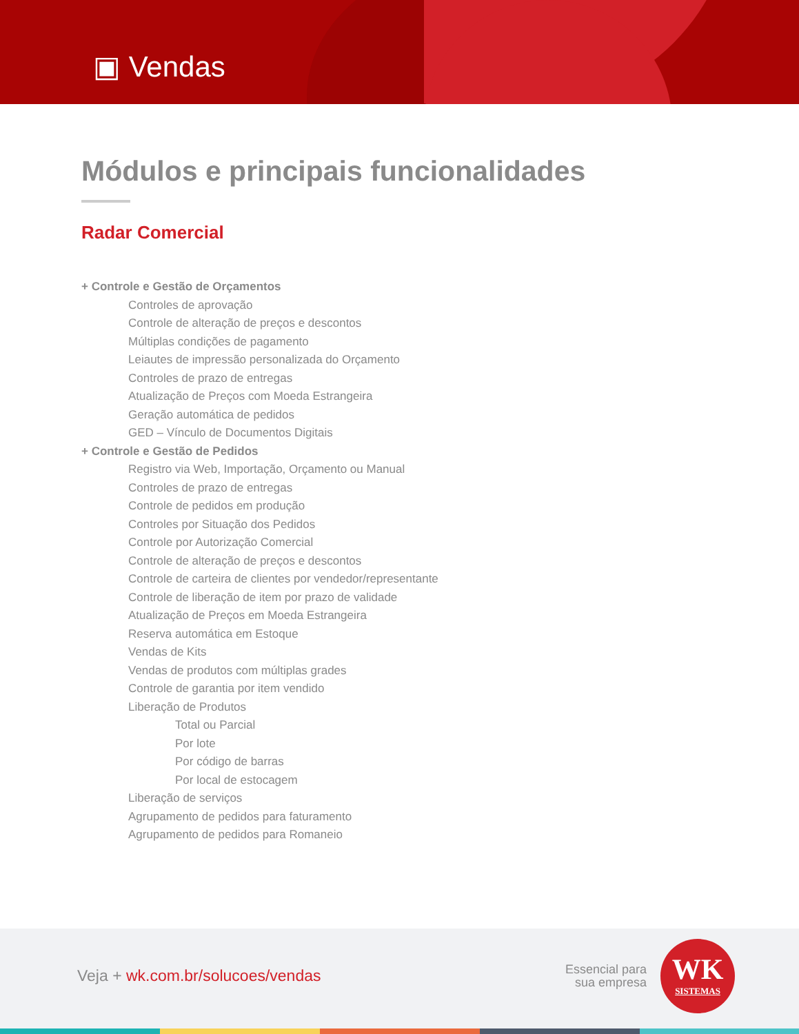▣ Vendas
Módulos e principais funcionalidades
Radar Comercial
+ Controle e Gestão de Orçamentos
Controles de aprovação
Controle de alteração de preços e descontos
Múltiplas condições de pagamento
Leiautes de impressão personalizada do Orçamento
Controles de prazo de entregas
Atualização de Preços com Moeda Estrangeira
Geração automática de pedidos
GED – Vínculo de Documentos Digitais
+ Controle e Gestão de Pedidos
Registro via Web, Importação, Orçamento ou Manual
Controles de prazo de entregas
Controle de pedidos em produção
Controles por Situação dos Pedidos
Controle por Autorização Comercial
Controle de alteração de preços e descontos
Controle de carteira de clientes por vendedor/representante
Controle de liberação de item por prazo de validade
Atualização de Preços em Moeda Estrangeira
Reserva automática em Estoque
Vendas de Kits
Vendas de produtos com múltiplas grades
Controle de garantia por item vendido
Liberação de Produtos
Total ou Parcial
Por lote
Por código de barras
Por local de estocagem
Liberação de serviços
Agrupamento de pedidos para faturamento
Agrupamento de pedidos para Romaneio
Veja + wk.com.br/solucoes/vendas
Essencial para
sua empresa
WK
SISTEMAS